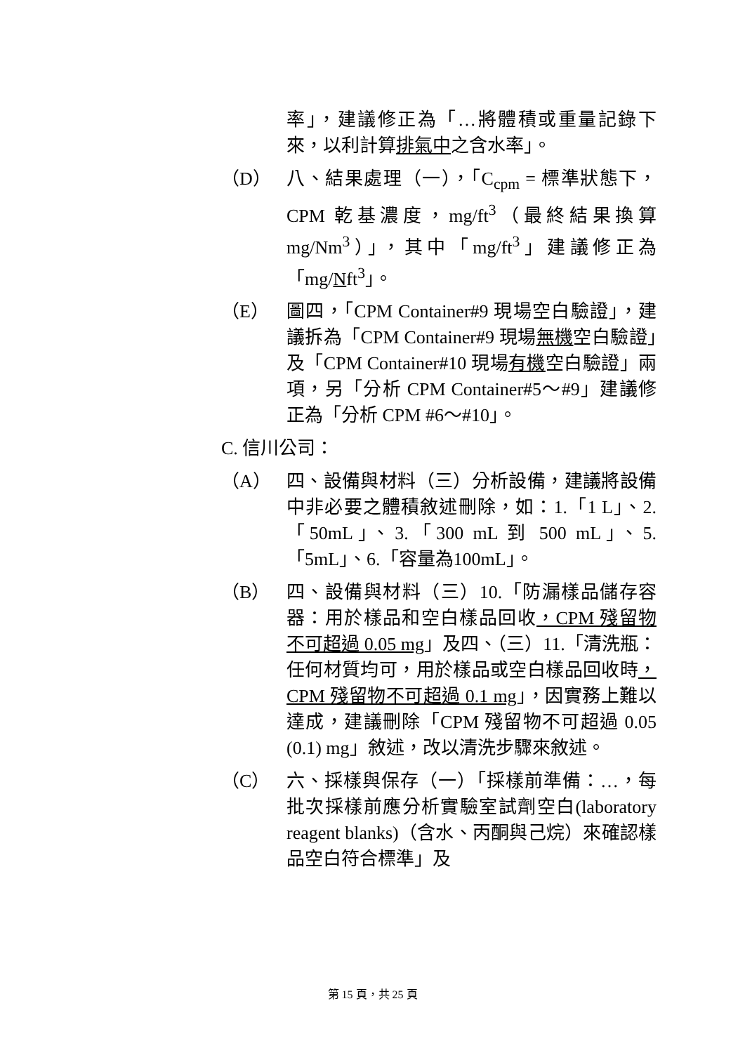率」，建議修正為「…將體積或重量記錄下來，以利計算排氣中之含水率」。
（D） 八、結果處理（一），「C<sub>cpm</sub> = 標準狀態下，CPM 乾基濃度，mg/ft<sup>3</sup>（最終結果換算 mg/Nm<sup>3</sup>）」，其中「mg/ft<sup>3</sup>」建議修正為「mg/Nft<sup>3</sup>」。
（E） 圖四，「CPM Container#9 現場空白驗證」，建議拆為「CPM Container#9 現場無機空白驗證」及「CPM Container#10 現場有機空白驗證」兩項，另「分析 CPM Container#5～#9」建議修正為「分析 CPM #6～#10」。
C. 信川公司：
（A） 四、設備與材料（三）分析設備，建議將設備中非必要之體積敘述刪除，如：1.「1 L」、2.「50mL」、3.「300 mL 到 500 mL」、5.「5mL」、6.「容量為100mL」。
（B） 四、設備與材料（三）10.「防漏樣品儲存容器：用於樣品和空白樣品回收，CPM 殘留物不可超過 0.05 mg」及四、（三）11.「清洗瓶：任何材質均可，用於樣品或空白樣品回收時，CPM 殘留物不可超過 0.1 mg」，因實務上難以達成，建議刪除「CPM 殘留物不可超過 0.05 (0.1) mg」敘述，改以清洗步驟來敘述。
（C） 六、採樣與保存（一）「採樣前準備：…，每批次採樣前應分析實驗室試劑空白(laboratory reagent blanks)（含水、丙酮與己烷）來確認樣品空白符合標準」及
第 15 頁，共 25 頁